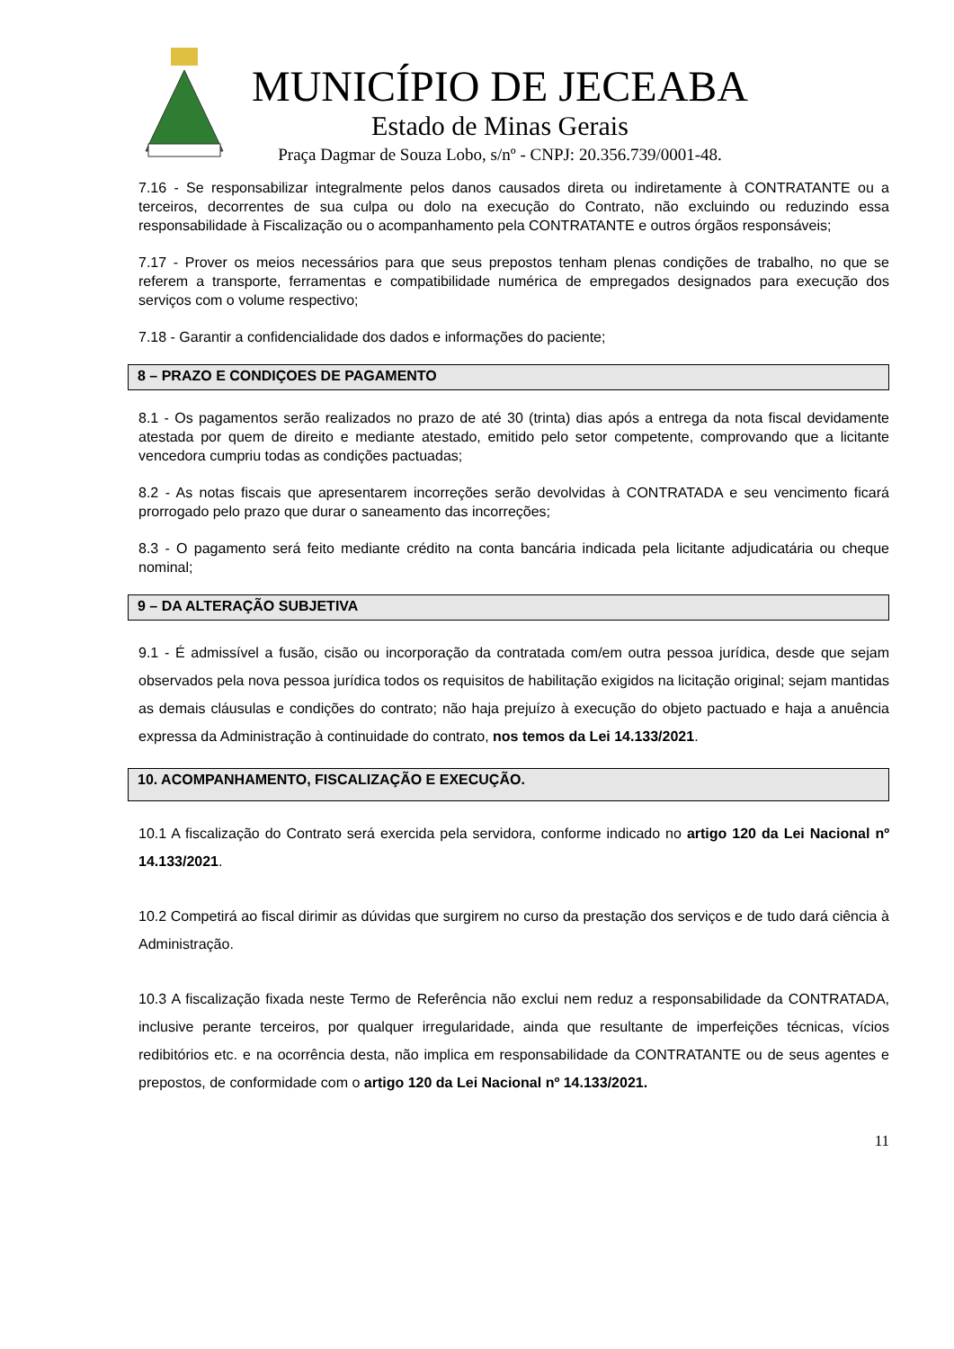MUNICÍPIO DE JECEABA
Estado de Minas Gerais
Praça Dagmar de Souza Lobo, s/nº - CNPJ: 20.356.739/0001-48.
7.16 - Se responsabilizar integralmente pelos danos causados direta ou indiretamente à CONTRATANTE ou a terceiros, decorrentes de sua culpa ou dolo na execução do Contrato, não excluindo ou reduzindo essa responsabilidade à Fiscalização ou o acompanhamento pela CONTRATANTE e outros órgãos responsáveis;
7.17 - Prover os meios necessários para que seus prepostos tenham plenas condições de trabalho, no que se referem a transporte, ferramentas e compatibilidade numérica de empregados designados para execução dos serviços com o volume respectivo;
7.18 - Garantir a confidencialidade dos dados e informações do paciente;
8 – PRAZO E CONDIÇOES DE PAGAMENTO
8.1 - Os pagamentos serão realizados no prazo de até 30 (trinta) dias após a entrega da nota fiscal devidamente atestada por quem de direito e mediante atestado, emitido pelo setor competente, comprovando que a licitante vencedora cumpriu todas as condições pactuadas;
8.2 - As notas fiscais que apresentarem incorreções serão devolvidas à CONTRATADA e seu vencimento ficará prorrogado pelo prazo que durar o saneamento das incorreções;
8.3 - O pagamento será feito mediante crédito na conta bancária indicada pela licitante adjudicatária ou cheque nominal;
9 – DA ALTERAÇÃO SUBJETIVA
9.1 - É admissível a fusão, cisão ou incorporação da contratada com/em outra pessoa jurídica, desde que sejam observados pela nova pessoa jurídica todos os requisitos de habilitação exigidos na licitação original; sejam mantidas as demais cláusulas e condições do contrato; não haja prejuízo à execução do objeto pactuado e haja a anuência expressa da Administração à continuidade do contrato, nos temos da Lei 14.133/2021.
10. ACOMPANHAMENTO, FISCALIZAÇÃO E EXECUÇÃO.
10.1 A fiscalização do Contrato será exercida pela servidora, conforme indicado no artigo 120 da Lei Nacional nº 14.133/2021.
10.2 Competirá ao fiscal dirimir as dúvidas que surgirem no curso da prestação dos serviços e de tudo dará ciência à Administração.
10.3 A fiscalização fixada neste Termo de Referência não exclui nem reduz a responsabilidade da CONTRATADA, inclusive perante terceiros, por qualquer irregularidade, ainda que resultante de imperfeições técnicas, vícios redibitórios etc. e na ocorrência desta, não implica em responsabilidade da CONTRATANTE ou de seus agentes e prepostos, de conformidade com o artigo 120 da Lei Nacional nº 14.133/2021.
11